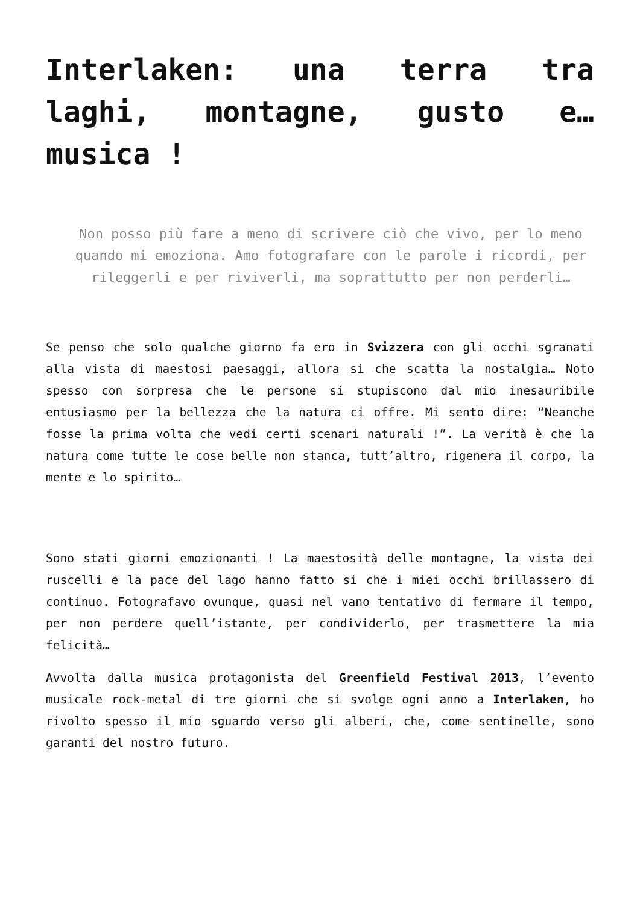Interlaken: una terra tra laghi, montagne, gusto e… musica !
Non posso più fare a meno di scrivere ciò che vivo, per lo meno quando mi emoziona. Amo fotografare con le parole i ricordi, per rileggerli e per riviverli, ma soprattutto per non perderli…
Se penso che solo qualche giorno fa ero in Svizzera con gli occhi sgranati alla vista di maestosi paesaggi, allora si che scatta la nostalgia… Noto spesso con sorpresa che le persone si stupiscono dal mio inesauribile entusiasmo per la bellezza che la natura ci offre. Mi sento dire: “Neanche fosse la prima volta che vedi certi scenari naturali !”. La verità è che la natura come tutte le cose belle non stanca, tutt’altro, rigenera il corpo, la mente e lo spirito…
Sono stati giorni emozionanti ! La maestosità delle montagne, la vista dei ruscelli e la pace del lago hanno fatto si che i miei occhi brillassero di continuo. Fotografavo ovunque, quasi nel vano tentativo di fermare il tempo, per non perdere quell’istante, per condividerlo, per trasmettere la mia felicità…
Avvolta dalla musica protagonista del Greenfield Festival 2013, l’evento musicale rock-metal di tre giorni che si svolge ogni anno a Interlaken, ho rivolto spesso il mio sguardo verso gli alberi, che, come sentinelle, sono garanti del nostro futuro.